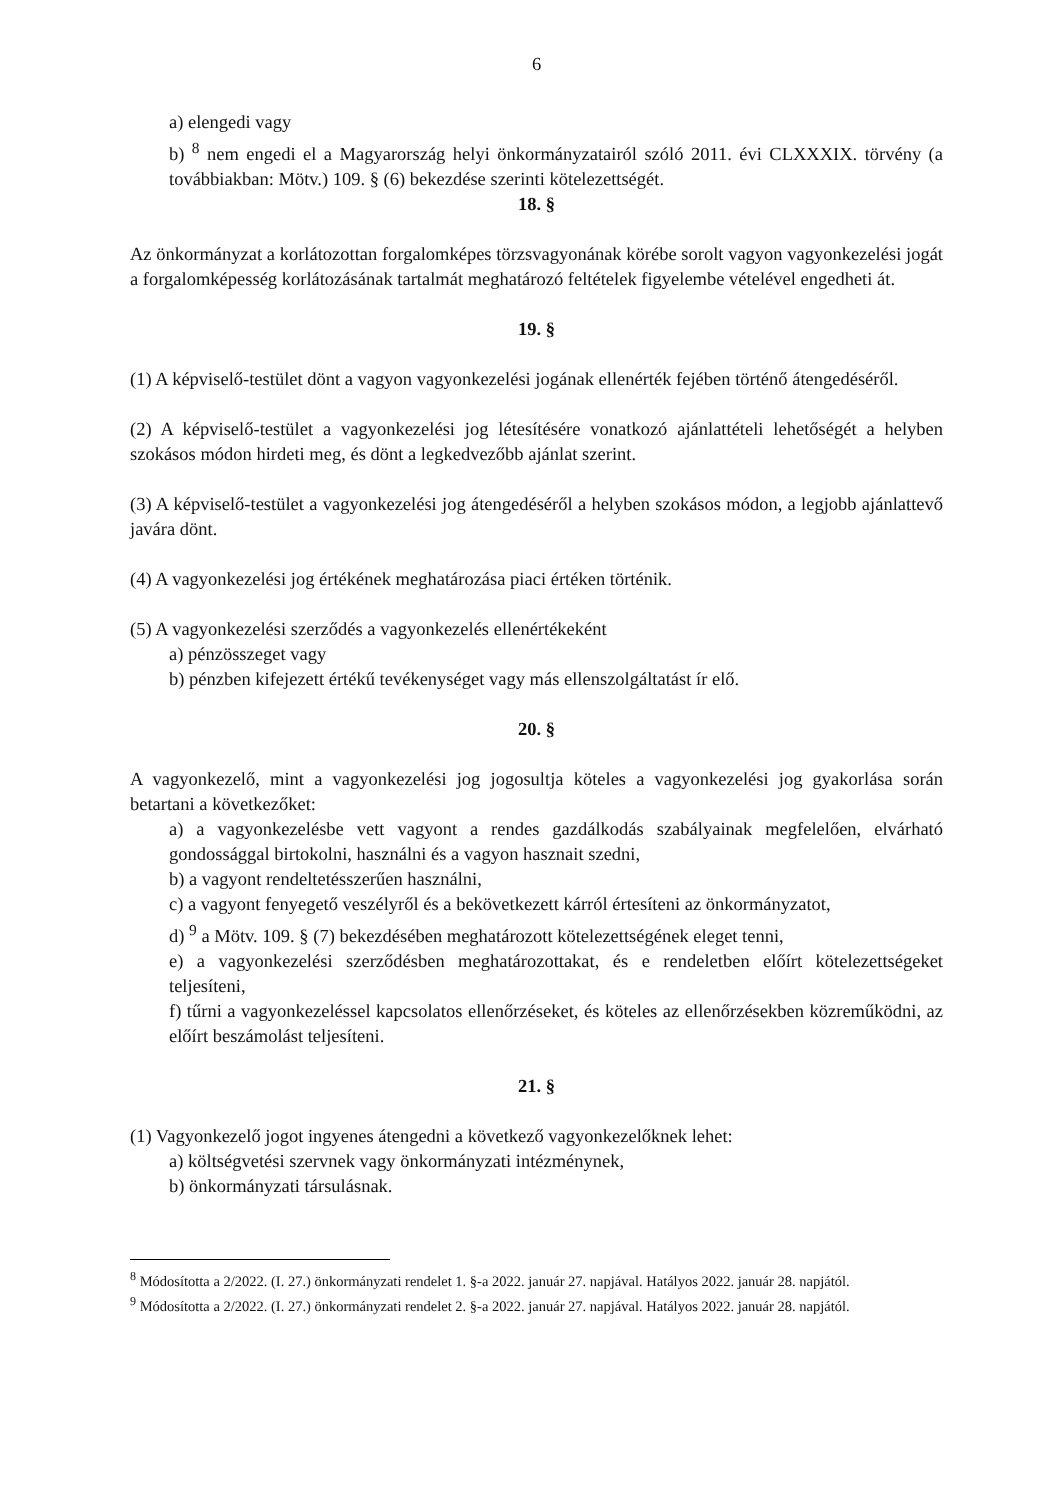6
a) elengedi vagy
b) <sup>8</sup> nem engedi el a Magyarország helyi önkormányzatairól szóló 2011. évi CLXXXIX. törvény (a továbbiakban: Mötv.) 109. § (6) bekezdése szerinti kötelezettségét.
18. §
Az önkormányzat a korlátozottan forgalomképes törzsvagyonának körébe sorolt vagyon vagyonkezelési jogát a forgalomképesség korlátozásának tartalmát meghatározó feltételek figyelembe vételével engedheti át.
19. §
(1) A képviselő-testület dönt a vagyon vagyonkezelési jogának ellenérték fejében történő átengedéséről.
(2) A képviselő-testület a vagyonkezelési jog létesítésére vonatkozó ajánlattételi lehetőségét a helyben szokásos módon hirdeti meg, és dönt a legkedvezőbb ajánlat szerint.
(3) A képviselő-testület a vagyonkezelési jog átengedéséről a helyben szokásos módon, a legjobb ajánlattevő javára dönt.
(4) A vagyonkezelési jog értékének meghatározása piaci értéken történik.
(5) A vagyonkezelési szerződés a vagyonkezelés ellenértékeként
a) pénzösszeget vagy
b) pénzben kifejezett értékű tevékenységet vagy más ellenszolgáltatást ír elő.
20. §
A vagyonkezelő, mint a vagyonkezelési jog jogosultja köteles a vagyonkezelési jog gyakorlása során betartani a következőket:
a) a vagyonkezelésbe vett vagyont a rendes gazdálkodás szabályainak megfelelően, elvárható gondossággal birtokolni, használni és a vagyon hasznait szedni,
b) a vagyont rendeltetésszerűen használni,
c) a vagyont fenyegető veszélyről és a bekövetkezett kárról értesíteni az önkormányzatot,
d) <sup>9</sup> a Mötv. 109. § (7) bekezdésében meghatározott kötelezettségének eleget tenni,
e) a vagyonkezelési szerződésben meghatározottakat, és e rendeletben előírt kötelezettségeket teljesíteni,
f) tűrni a vagyonkezeléssel kapcsolatos ellenőrzéseket, és köteles az ellenőrzésekben közreműködni, az előírt beszámolást teljesíteni.
21. §
(1) Vagyonkezelő jogot ingyenes átengedni a következő vagyonkezelőknek lehet:
a) költségvetési szervnek vagy önkormányzati intézménynek,
b) önkormányzati társulásnak.
<sup>8</sup> Módosította a 2/2022. (I. 27.) önkormányzati rendelet 1. §-a 2022. január 27. napjával. Hatályos 2022. január 28. napjától.
<sup>9</sup> Módosította a 2/2022. (I. 27.) önkormányzati rendelet 2. §-a 2022. január 27. napjával. Hatályos 2022. január 28. napjától.